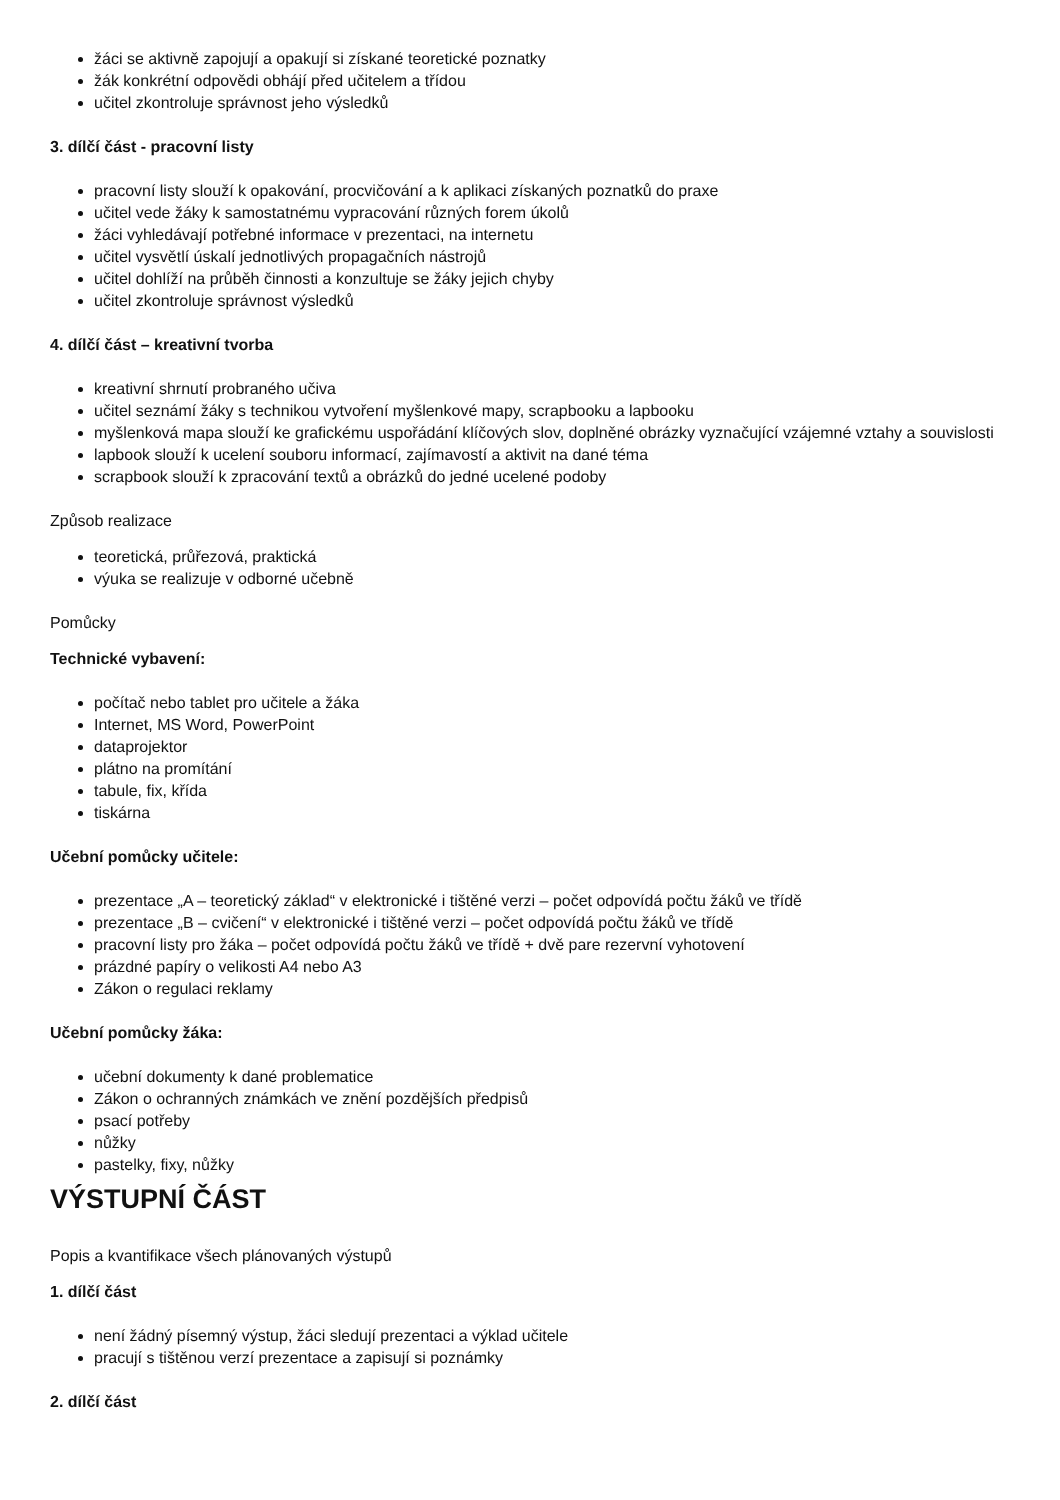žáci se aktivně zapojují a opakují si získané teoretické poznatky
žák konkrétní odpovědi obhájí před učitelem a třídou
učitel zkontroluje správnost jeho výsledků
3. dílčí část - pracovní listy
pracovní listy slouží k opakování, procvičování a k aplikaci získaných poznatků do praxe
učitel vede žáky k samostatnému vypracování různých forem úkolů
žáci vyhledávají potřebné informace v prezentaci, na internetu
učitel vysvětlí úskalí jednotlivých propagačních nástrojů
učitel dohlíží na průběh činnosti a konzultuje se žáky jejich chyby
učitel zkontroluje správnost výsledků
4. dílčí část – kreativní tvorba
kreativní shrnutí probraného učiva
učitel seznámí žáky s technikou vytvoření myšlenkové mapy, scrapbooku a lapbooku
myšlenková mapa slouží ke grafickému uspořádání klíčových slov, doplněné obrázky vyznačující vzájemné vztahy a souvislosti
lapbook slouží k ucelení souboru informací, zajímavostí a aktivit na dané téma
scrapbook slouží k zpracování textů a obrázků do jedné ucelené podoby
Způsob realizace
teoretická, průřezová, praktická
výuka se realizuje v odborné učebně
Pomůcky
Technické vybavení:
počítač nebo tablet pro učitele a žáka
Internet, MS Word, PowerPoint
dataprojektor
plátno na promítání
tabule, fix, křída
tiskárna
Učební pomůcky učitele:
prezentace „A – teoretický základ“ v elektronické i tištěné verzi – počet odpovídá počtu žáků ve třídě
prezentace „B – cvičení“ v elektronické i tištěné verzi – počet odpovídá počtu žáků ve třídě
pracovní listy pro žáka – počet odpovídá počtu žáků ve třídě + dvě pare rezervní vyhotovení
prázdné papíry o velikosti A4 nebo A3
Zákon o regulaci reklamy
Učební pomůcky žáka:
učební dokumenty k dané problematice
Zákon o ochranných známkách ve znění pozdějších předpisů
psací potřeby
nůžky
pastelky, fixy, nůžky
VÝSTUPNÍ ČÁST
Popis a kvantifikace všech plánovaných výstupů
1. dílčí část
není žádný písemný výstup, žáci sledují prezentaci a výklad učitele
pracují s tištěnou verzí prezentace a zapisují si poznámky
2. dílčí část